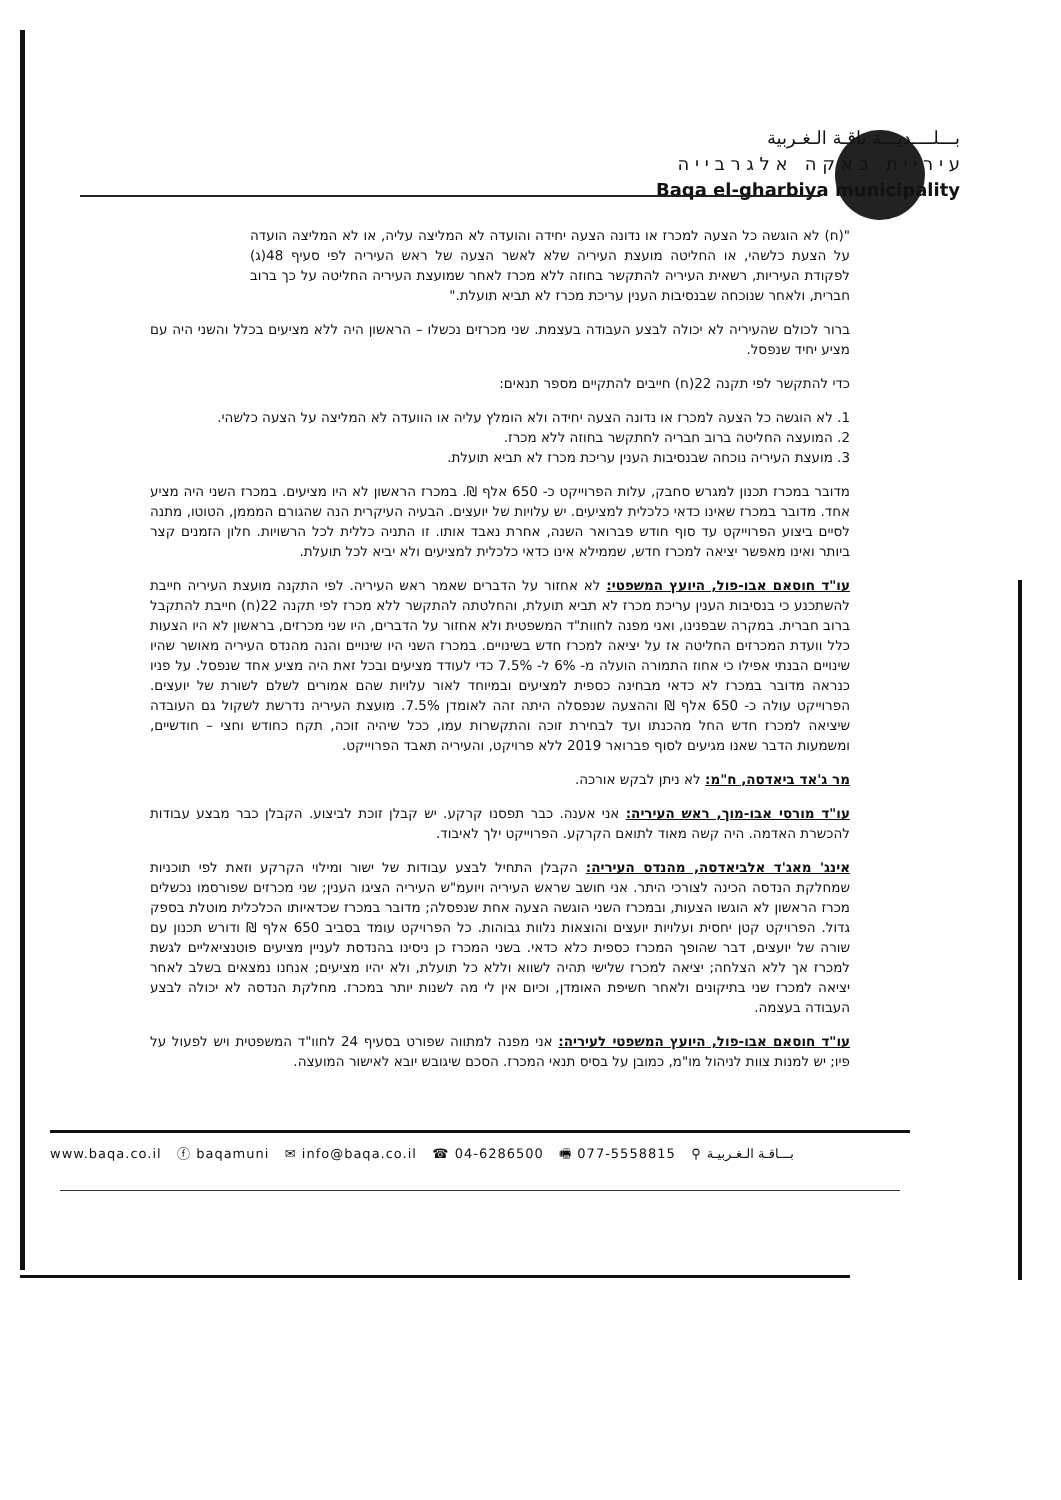بـــلــــديـــة باقـة الـغـربية
ע י ר י י ת ב א ק ה א ל ג ר ב י י ה
Baqa el-gharbiya municipality
"(ח) לא הוגשה כל הצעה למכרז או נדונה הצעה יחידה והועדה לא המליצה עליה, או לא המליצה הועדה על הצעת כלשהי, או החליטה מועצת העיריה שלא לאשר הצעה של ראש העיריה לפי סעיף 48(ג) לפקודת העיריות, רשאית העיריה להתקשר בחוזה ללא מכרז לאחר שמועצת העיריה החליטה על כך ברוב חברית, ולאחר שנוכחה שבנסיבות הענין עריכת מכרז לא תביא תועלת."
ברור לכולם שהעיריה לא יכולה לבצע העבודה בעצמת. שני מכרזים נכשלו – הראשון היה ללא מציעים בכלל והשני היה עם מציע יחיד שנפסל.
כדי להתקשר לפי תקנה 22(ח) חייבים להתקיים מספר תנאים:
1. לא הוגשה כל הצעה למכרז או נדונה הצעה יחידה ולא הומלץ עליה או הוועדה לא המליצה על הצעה כלשהי.
2. המועצה החליטה ברוב חבריה לחתקשר בחוזה ללא מכרז.
3. מועצת העיריה נוכחה שבנסיבות הענין עריכת מכרז לא תביא תועלת.
מדובר במכרז תכנון למגרש סחבק, עלות הפרוייקט כ- 650 אלף ₪. במכרז הראשון לא היו מציעים. במכרז השני היה מציע אחד. מדובר במכרז שאינו כדאי כלכלית למציעים. יש עלויות של יועצים. הבעיה העיקרית הנה שהגורם המממן, הטוטו, מתנה לסיים ביצוע הפרוייקט עד סוף חודש פברואר השנה, אחרת נאבד אותו. זו התניה כללית לכל הרשויות. חלון הזמנים קצר ביותר ואינו מאפשר יציאה למכרז חדש, שממילא אינו כדאי כלכלית למציעים ולא יביא לכל תועלת.
עו"ד חוסאם אבו-פול, היועץ המשפטי: לא אחזור על הדברים שאמר ראש העיריה. לפי התקנה מועצת העיריה חייבת להשתכנע כי בנסיבות הענין עריכת מכרז לא תביא תועלת, והחלטתה להתקשר ללא מכרז לפי תקנה 22(ח) חייבת להתקבל ברוב חברית. במקרה שבפנינו, ואני מפנה לחוות"ד המשפטית ולא אחזור על הדברים, היו שני מכרזים, בראשון לא היו הצעות כלל וועדת המכרזים החליטה אז על יציאה למכרז חדש בשינויים. במכרז השני היו שינויים והנה מהנדס העיריה מאושר שהיו שינויים הבנתי אפילו כי אחוז התמורה הועלה מ- 6% ל- 7.5% כדי לעודד מציעים ובכל זאת היה מציע אחד שנפסל. על פניו כנראה מדובר במכרז לא כדאי מבחינה כספית למציעים ובמיוחד לאור עלויות שהם אמורים לשלם לשורת של יועצים. הפרוייקט עולה כ- 650 אלף ₪ וההצעה שנפסלה היתה זהה לאומדן 7.5%. מועצת העיריה נדרשת לשקול גם העובדה שיציאה למכרז חדש החל מהכנתו ועד לבחירת זוכה והתקשרות עמו, ככל שיהיה זוכה, תקח כחודש וחצי – חודשיים, ומשמעות הדבר שאנו מגיעים לסוף פברואר 2019 ללא פרויקט, והעיריה תאבד הפרוייקט.
מר ג'אד ביאדסה, ח"מ: לא ניתן לבקש אורכה.
עו"ד מורסי אבו-מוך, ראש העיריה: אני אענה. כבר תפסנו קרקע. יש קבלן זוכת לביצוע. הקבלן כבר מבצע עבודות להכשרת האדמה. היה קשה מאוד לתואם הקרקע. הפרוייקט ילך לאיבוד.
אינג' מאג'ד אלביאדסה, מהנדס העיריה: הקבלן התחיל לבצע עבודות של ישור ומילוי הקרקע וזאת לפי תוכניות שמחלקת הנדסה הכינה לצורכי היתר. אני חושב שראש העיריה ויועמ"ש העיריה הציגו הענין; שני מכרזים שפורסמו נכשלים מכרז הראשון לא הוגשו הצעות, ובמכרז השני הוגשה הצעה אחת שנפסלה; מדובר במכרז שכדאיותו הכלכלית מוטלת בספק גדול. הפרויקט קטן יחסית ועלויות יועצים והוצאות נלוות גבוהות. כל הפרויקט עומד בסביב 650 אלף ₪ ודורש תכנון עם שורה של יועצים, דבר שהופך המכרז כספית כלא כדאי. בשני המכרז כן ניסינו בהנדסת לעניין מציעים פוטנציאליים לגשת למכרז אך ללא הצלחה; יציאה למכרז שלישי תהיה לשווא וללא כל תועלת, ולא יהיו מציעים; אנחנו נמצאים בשלב לאחר יציאה למכרז שני בתיקונים ולאחר חשיפת האומדן, וכיום אין לי מה לשנות יותר במכרז. מחלקת הנדסה לא יכולה לבצע העבודה בעצמה.
עו"ד חוסאם אבו-פול, היועץ המשפטי לעיריה: אני מפנה למתווה שפורט בסעיף 24 לחוו"ד המשפטית ויש לפעול על פיו; יש למנות צוות לניהול מו"מ, כמובן על בסיס תנאי המכרז. הסכם שיגובש יובא לאישור המועצה.
www.baqa.co.il ⓕ baqamuni ✉ info@baqa.co.il ☎ 04-6286500 🖷 077-5558815 ⚲ بـــاقـة الـغـربيـة